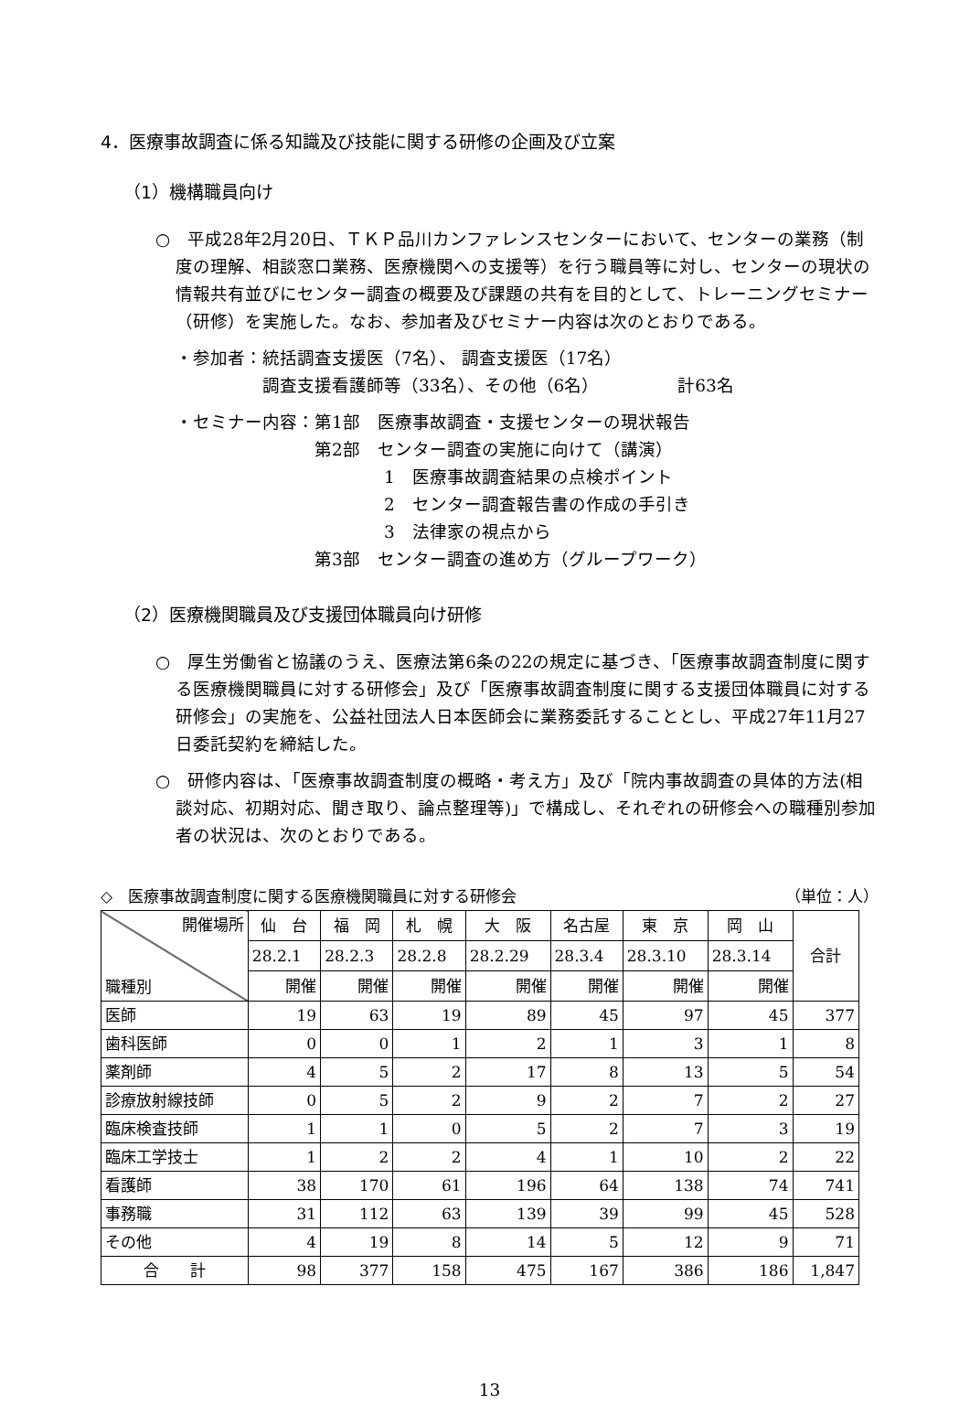4．医療事故調査に係る知識及び技能に関する研修の企画及び立案
（1）機構職員向け
○　平成28年2月20日、ＴＫＰ品川カンファレンスセンターにおいて、センターの業務（制度の理解、相談窓口業務、医療機関への支援等）を行う職員等に対し、センターの現状の情報共有並びにセンター調査の概要及び課題の共有を目的として、トレーニングセミナー（研修）を実施した。なお、参加者及びセミナー内容は次のとおりである。
・参加者：統括調査支援医（7名）、 調査支援医（17名）
　　　　　調査支援看護師等（33名）、その他（6名）　　　　　計63名
・セミナー内容：第1部　医療事故調査・支援センターの現状報告
　　　　　　　　第2部　センター調査の実施に向けて（講演）
　　　　　　　　　　　　1　医療事故調査結果の点検ポイント
　　　　　　　　　　　　2　センター調査報告書の作成の手引き
　　　　　　　　　　　　3　法律家の視点から
　　　　　　　　第3部　センター調査の進め方（グループワーク）
（2）医療機関職員及び支援団体職員向け研修
○　厚生労働省と協議のうえ、医療法第6条の22の規定に基づき、「医療事故調査制度に関する医療機関職員に対する研修会」及び「医療事故調査制度に関する支援団体職員に対する研修会」の実施を、公益社団法人日本医師会に業務委託することとし、平成27年11月27日委託契約を締結した。
○　研修内容は、「医療事故調査制度の概略・考え方」及び「院内事故調査の具体的方法(相談対応、初期対応、聞き取り、論点整理等)」で構成し、それぞれの研修会への職種別参加者の状況は、次のとおりである。
◇　医療事故調査制度に関する医療機関職員に対する研修会 （単位：人）
| 開催場所 職種別 | 仙 台 | 福 岡 | 札 幌 | 大 阪 | 名古屋 | 東 京 | 岡 山 | 合計 |
| --- | --- | --- | --- | --- | --- | --- | --- | --- |
| | 28.2.1 | 28.2.3 | 28.2.8 | 28.2.29 | 28.3.4 | 28.3.10 | 28.3.14 | |
| | 開催 | 開催 | 開催 | 開催 | 開催 | 開催 | 開催 | |
| 医師 | 19 | 63 | 19 | 89 | 45 | 97 | 45 | 377 |
| 歯科医師 | 0 | 0 | 1 | 2 | 1 | 3 | 1 | 8 |
| 薬剤師 | 4 | 5 | 2 | 17 | 8 | 13 | 5 | 54 |
| 診療放射線技師 | 0 | 5 | 2 | 9 | 2 | 7 | 2 | 27 |
| 臨床検査技師 | 1 | 1 | 0 | 5 | 2 | 7 | 3 | 19 |
| 臨床工学技士 | 1 | 2 | 2 | 4 | 1 | 10 | 2 | 22 |
| 看護師 | 38 | 170 | 61 | 196 | 64 | 138 | 74 | 741 |
| 事務職 | 31 | 112 | 63 | 139 | 39 | 99 | 45 | 528 |
| その他 | 4 | 19 | 8 | 14 | 5 | 12 | 9 | 71 |
| 合 計 | 98 | 377 | 158 | 475 | 167 | 386 | 186 | 1,847 |
13